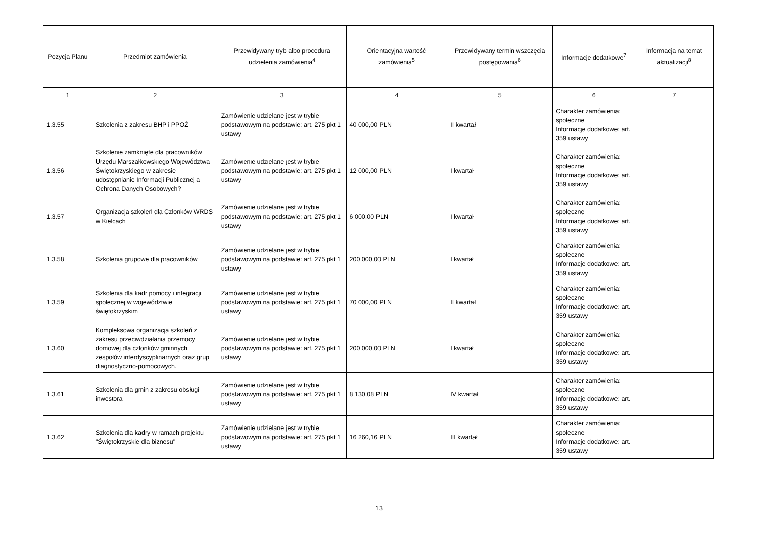| Pozycja Planu | Przedmiot zamówienia | Przewidywany tryb albo procedura udzielenia zamówienia<sup>4</sup> | Orientacyjna wartość zamówienia<sup>5</sup> | Przewidywany termin wszczęcia postępowania<sup>6</sup> | Informacje dodatkowe<sup>7</sup> | Informacja na temat aktualizacji<sup>8</sup> |
| --- | --- | --- | --- | --- | --- | --- |
| 1 | 2 | 3 | 4 | 5 | 6 | 7 |
| 1.3.55 | Szkolenia z zakresu BHP i PPOŻ | Zamówienie udzielane jest w trybie podstawowym na podstawie: art. 275 pkt 1 ustawy | 40 000,00 PLN | II kwartał | Charakter zamówienia: społeczne Informacje dodatkowe: art. 359 ustawy | |
| 1.3.56 | Szkolenie zamknięte dla pracowników Urzędu Marszałkowskiego Województwa Świętokrzyskiego w zakresie udostępnianie Informacji Publicznej a Ochrona Danych Osobowych? | Zamówienie udzielane jest w trybie podstawowym na podstawie: art. 275 pkt 1 ustawy | 12 000,00 PLN | I kwartał | Charakter zamówienia: społeczne Informacje dodatkowe: art. 359 ustawy | |
| 1.3.57 | Organizacja szkoleń dla Członków WRDS w Kielcach | Zamówienie udzielane jest w trybie podstawowym na podstawie: art. 275 pkt 1 ustawy | 6 000,00 PLN | I kwartał | Charakter zamówienia: społeczne Informacje dodatkowe: art. 359 ustawy | |
| 1.3.58 | Szkolenia grupowe dla pracowników | Zamówienie udzielane jest w trybie podstawowym na podstawie: art. 275 pkt 1 ustawy | 200 000,00 PLN | I kwartał | Charakter zamówienia: społeczne Informacje dodatkowe: art. 359 ustawy | |
| 1.3.59 | Szkolenia dla kadr pomocy i integracji społecznej w województwie świętokrzyskim | Zamówienie udzielane jest w trybie podstawowym na podstawie: art. 275 pkt 1 ustawy | 70 000,00 PLN | II kwartał | Charakter zamówienia: społeczne Informacje dodatkowe: art. 359 ustawy | |
| 1.3.60 | Kompleksowa organizacja szkoleń z zakresu przeciwdziałania przemocy domowej dla członków gminnych zespołów interdyscyplinarnych oraz grup diagnostyczno-pomocowych. | Zamówienie udzielane jest w trybie podstawowym na podstawie: art. 275 pkt 1 ustawy | 200 000,00 PLN | I kwartał | Charakter zamówienia: społeczne Informacje dodatkowe: art. 359 ustawy | |
| 1.3.61 | Szkolenia dla gmin z zakresu obsługi inwestora | Zamówienie udzielane jest w trybie podstawowym na podstawie: art. 275 pkt 1 ustawy | 8 130,08 PLN | IV kwartał | Charakter zamówienia: społeczne Informacje dodatkowe: art. 359 ustawy | |
| 1.3.62 | Szkolenia dla kadry w ramach projektu "Świętokrzyskie dla biznesu" | Zamówienie udzielane jest w trybie podstawowym na podstawie: art. 275 pkt 1 ustawy | 16 260,16 PLN | III kwartał | Charakter zamówienia: społeczne Informacje dodatkowe: art. 359 ustawy | |
13